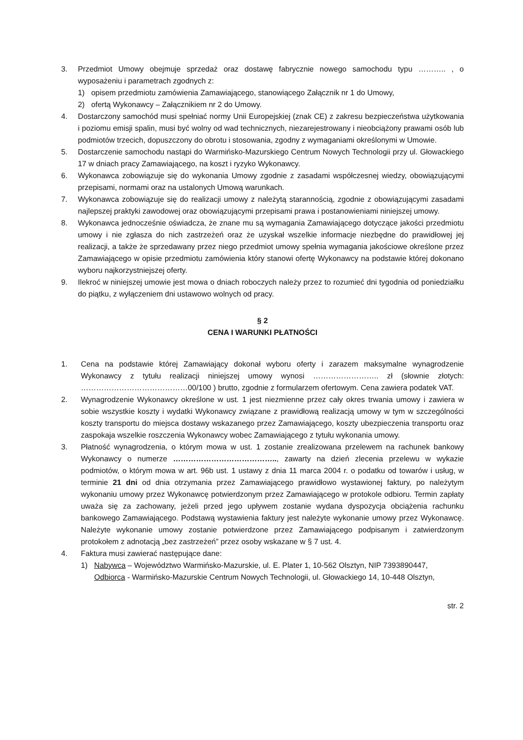3. Przedmiot Umowy obejmuje sprzedaż oraz dostawę fabrycznie nowego samochodu typu ……….. , o wyposażeniu i parametrach zgodnych z:
1) opisem przedmiotu zamówienia Zamawiającego, stanowiącego Załącznik nr 1 do Umowy,
2) ofertą Wykonawcy – Załącznikiem nr 2 do Umowy.
4. Dostarczony samochód musi spełniać normy Unii Europejskiej (znak CE) z zakresu bezpieczeństwa użytkowania i poziomu emisji spalin, musi być wolny od wad technicznych, niezarejestrowany i nieobciążony prawami osób lub podmiotów trzecich, dopuszczony do obrotu i stosowania, zgodny z wymaganiami określonymi w Umowie.
5. Dostarczenie samochodu nastąpi do Warmińsko-Mazurskiego Centrum Nowych Technologii przy ul. Głowackiego 17 w dniach pracy Zamawiającego, na koszt i ryzyko Wykonawcy.
6. Wykonawca zobowiązuje się do wykonania Umowy zgodnie z zasadami współczesnej wiedzy, obowiązującymi przepisami, normami oraz na ustalonych Umową warunkach.
7. Wykonawca zobowiązuje się do realizacji umowy z należytą starannością, zgodnie z obowiązującymi zasadami najlepszej praktyki zawodowej oraz obowiązującymi przepisami prawa i postanowieniami niniejszej umowy.
8. Wykonawca jednocześnie oświadcza, że znane mu są wymagania Zamawiającego dotyczące jakości przedmiotu umowy i nie zgłasza do nich zastrzeżeń oraz że uzyskał wszelkie informacje niezbędne do prawidłowej jej realizacji, a także że sprzedawany przez niego przedmiot umowy spełnia wymagania jakościowe określone przez Zamawiającego w opisie przedmiotu zamówienia który stanowi ofertę Wykonawcy na podstawie której dokonano wyboru najkorzystniejszej oferty.
9. Ilekroć w niniejszej umowie jest mowa o dniach roboczych należy przez to rozumieć dni tygodnia od poniedziałku do piątku, z wyłączeniem dni ustawowo wolnych od pracy.
§ 2
CENA I WARUNKI PŁATNOŚCI
1. Cena na podstawie której Zamawiający dokonał wyboru oferty i zarazem maksymalne wynagrodzenie Wykonawcy z tytułu realizacji niniejszej umowy wynosi …………………….. zł (słownie złotych: ……………………………………00/100 ) brutto, zgodnie z formularzem ofertowym. Cena zawiera podatek VAT.
2. Wynagrodzenie Wykonawcy określone w ust. 1 jest niezmienne przez cały okres trwania umowy i zawiera w sobie wszystkie koszty i wydatki Wykonawcy związane z prawidłową realizacją umowy w tym w szczególności koszty transportu do miejsca dostawy wskazanego przez Zamawiającego, koszty ubezpieczenia transportu oraz zaspokaja wszelkie roszczenia Wykonawcy wobec Zamawiającego z tytułu wykonania umowy.
3. Płatność wynagrodzenia, o którym mowa w ust. 1 zostanie zrealizowana przelewem na rachunek bankowy Wykonawcy o numerze ………………………………….., zawarty na dzień zlecenia przelewu w wykazie podmiotów, o którym mowa w art. 96b ust. 1 ustawy z dnia 11 marca 2004 r. o podatku od towarów i usług, w terminie 21 dni od dnia otrzymania przez Zamawiającego prawidłowo wystawionej faktury, po należytym wykonaniu umowy przez Wykonawcę potwierdzonym przez Zamawiającego w protokole odbioru. Termin zapłaty uważa się za zachowany, jeżeli przed jego upływem zostanie wydana dyspozycja obciążenia rachunku bankowego Zamawiającego. Podstawą wystawienia faktury jest należyte wykonanie umowy przez Wykonawcę. Należyte wykonanie umowy zostanie potwierdzone przez Zamawiającego podpisanym i zatwierdzonym protokołem z adnotacją „bez zastrzeżeń” przez osoby wskazane w § 7 ust. 4.
4. Faktura musi zawierać następujące dane:
1) Nabywca – Województwo Warmińsko-Mazurskie, ul. E. Plater 1, 10-562 Olsztyn, NIP 7393890447,
Odbiorca - Warmińsko-Mazurskie Centrum Nowych Technologii, ul. Głowackiego 14, 10-448 Olsztyn,
str. 2